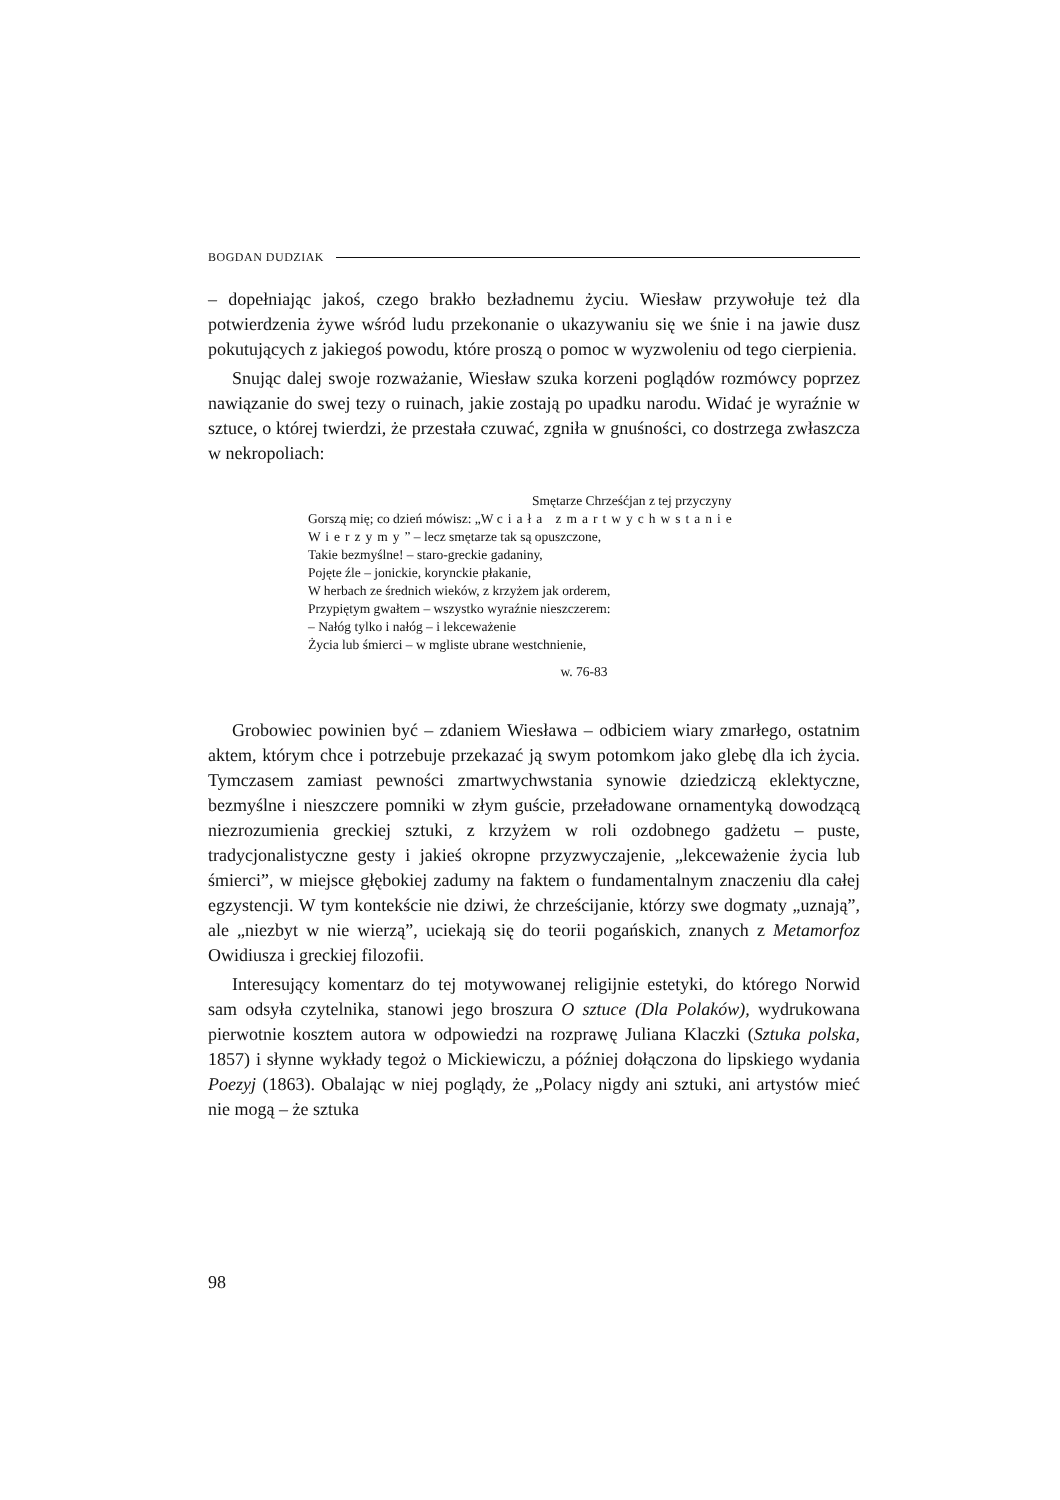BOGDAN DUDZIAK
– dopełniając jakoś, czego brakło bezładnemu życiu. Wiesław przywołuje też dla potwierdzenia żywe wśród ludu przekonanie o ukazywaniu się we śnie i na jawie dusz pokutujących z jakiegoś powodu, które proszą o pomoc w wyzwoleniu od tego cierpienia.
Snując dalej swoje rozważanie, Wiesław szuka korzeni poglądów rozmówcy poprzez nawiązanie do swej tezy o ruinach, jakie zostają po upadku narodu. Widać je wyraźnie w sztuce, o której twierdzi, że przestała czuwać, zgniła w gnuśności, co dostrzega zwłaszcza w nekropoliach:
Smętarze Chrześćjan z tej przyczyny
Gorszą mię; co dzień mówisz: „W ciała zmartwychwstanie
Wierzymy” – lecz smętarze tak są opuszczone,
Takie bezmyślne! – staro-greckie gadaniny,
Pojęte źle – jonickie, korynckie płakanie,
W herbach ze średnich wieków, z krzyżem jak orderem,
Przypiętym gwałtem – wszystko wyraźnie nieszczerem:
– Nałóg tylko i nałóg – i lekceważenie
Życia lub śmierci – w mgliste ubrane westchnienie,
w. 76-83
Grobowiec powinien być – zdaniem Wiesława – odbiciem wiary zmarłego, ostatnim aktem, którym chce i potrzebuje przekazać ją swym potomkom jako glebę dla ich życia. Tymczasem zamiast pewności zmartwychwstania synowie dziedziczą eklektyczne, bezmyślne i nieszczere pomniki w złym guście, przeładowane ornamentyką dowodzącą niezrozumienia greckiej sztuki, z krzyżem w roli ozdobnego gadżetu – puste, tradycjonalistyczne gesty i jakieś okropne przyzwyczajenie, „lekceważenie życia lub śmierci”, w miejsce głębokiej zadumy na faktem o fundamentalnym znaczeniu dla całej egzystencji. W tym kontekście nie dziwi, że chrześcijanie, którzy swe dogmaty „uznają”, ale „niezbyt w nie wierzą”, uciekają się do teorii pogańskich, znanych z Metamorfoz Owidiusza i greckiej filozofii.
Interesujący komentarz do tej motywowanej religijnie estetyki, do którego Norwid sam odsyła czytelnika, stanowi jego broszura O sztuce (Dla Polaków), wydrukowana pierwotnie kosztem autora w odpowiedzi na rozprawę Juliana Klaczki (Sztuka polska, 1857) i słynne wykłady tegoż o Mickiewiczu, a później dołączona do lipskiego wydania Poezyj (1863). Obalając w niej poglądy, że „Polacy nigdy ani sztuki, ani artystów mieć nie mogą – że sztuka
98